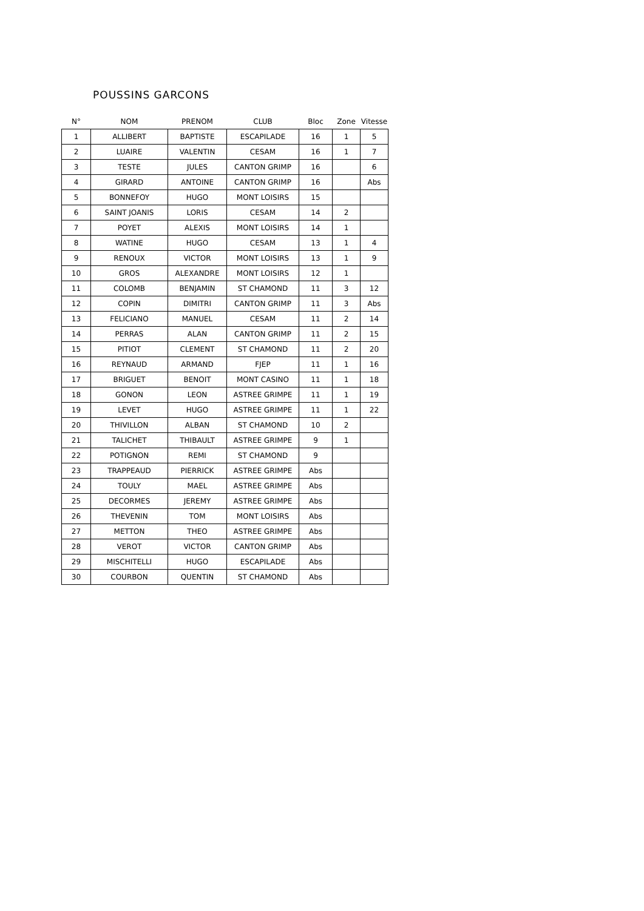POUSSINS GARCONS
| N° | NOM | PRENOM | CLUB | Bloc | Zone | Vitesse |
| --- | --- | --- | --- | --- | --- | --- |
| 1 | ALLIBERT | BAPTISTE | ESCAPILADE | 16 | 1 | 5 |
| 2 | LUAIRE | VALENTIN | CESAM | 16 | 1 | 7 |
| 3 | TESTE | JULES | CANTON GRIMP | 16 | | 6 |
| 4 | GIRARD | ANTOINE | CANTON GRIMP | 16 | | Abs |
| 5 | BONNEFOY | HUGO | MONT LOISIRS | 15 | | |
| 6 | SAINT JOANIS | LORIS | CESAM | 14 | 2 | |
| 7 | POYET | ALEXIS | MONT LOISIRS | 14 | 1 | |
| 8 | WATINE | HUGO | CESAM | 13 | 1 | 4 |
| 9 | RENOUX | VICTOR | MONT LOISIRS | 13 | 1 | 9 |
| 10 | GROS | ALEXANDRE | MONT LOISIRS | 12 | 1 | |
| 11 | COLOMB | BENJAMIN | ST CHAMOND | 11 | 3 | 12 |
| 12 | COPIN | DIMITRI | CANTON GRIMP | 11 | 3 | Abs |
| 13 | FELICIANO | MANUEL | CESAM | 11 | 2 | 14 |
| 14 | PERRAS | ALAN | CANTON GRIMP | 11 | 2 | 15 |
| 15 | PITIOT | CLEMENT | ST CHAMOND | 11 | 2 | 20 |
| 16 | REYNAUD | ARMAND | FJEP | 11 | 1 | 16 |
| 17 | BRIGUET | BENOIT | MONT CASINO | 11 | 1 | 18 |
| 18 | GONON | LEON | ASTREE GRIMPE | 11 | 1 | 19 |
| 19 | LEVET | HUGO | ASTREE GRIMPE | 11 | 1 | 22 |
| 20 | THIVILLON | ALBAN | ST CHAMOND | 10 | 2 | |
| 21 | TALICHET | THIBAULT | ASTREE GRIMPE | 9 | 1 | |
| 22 | POTIGNON | REMI | ST CHAMOND | 9 | | |
| 23 | TRAPPEAUD | PIERRICK | ASTREE GRIMPE | Abs | | |
| 24 | TOULY | MAEL | ASTREE GRIMPE | Abs | | |
| 25 | DECORMES | JEREMY | ASTREE GRIMPE | Abs | | |
| 26 | THEVENIN | TOM | MONT LOISIRS | Abs | | |
| 27 | METTON | THEO | ASTREE GRIMPE | Abs | | |
| 28 | VEROT | VICTOR | CANTON GRIMP | Abs | | |
| 29 | MISCHITELLI | HUGO | ESCAPILADE | Abs | | |
| 30 | COURBON | QUENTIN | ST CHAMOND | Abs | | |